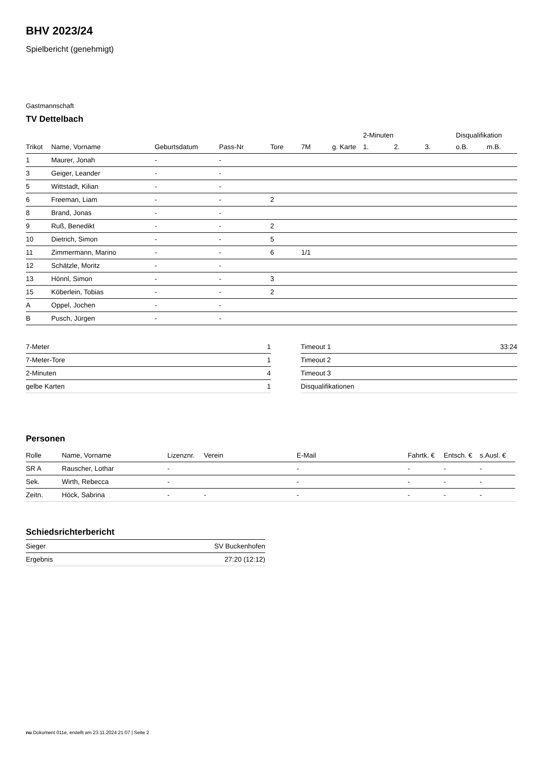BHV 2023/24
Spielbericht (genehmigt)
Gastmannschaft
TV Dettelbach
| | | | | | | | 2-Minuten | | | Disqualifikation | |
| --- | --- | --- | --- | --- | --- | --- | --- | --- | --- | --- | --- |
| Trikot | Name, Vorname | Geburtsdatum | Pass-Nr | Tore | 7M | g. Karte | 1. | 2. | 3. | o.B. | m.B. |
| 1 | Maurer, Jonah | - | - | | | | | | | | |
| 3 | Geiger, Leander | - | - | | | | | | | | |
| 5 | Wittstadt, Kilian | - | - | | | | | | | | |
| 6 | Freeman, Liam | - | - | 2 | | | | | | | |
| 8 | Brand, Jonas | - | - | | | | | | | | |
| 9 | Ruß, Benedikt | - | - | 2 | | | | | | | |
| 10 | Dietrich, Simon | - | - | 5 | | | | | | | |
| 11 | Zimmermann, Marino | - | - | 6 | 1/1 | | | | | | |
| 12 | Schätzle, Moritz | - | - | | | | | | | | |
| 13 | Hönnl, Simon | - | - | 3 | | | | | | | |
| 15 | Köberlein, Tobias | - | - | 2 | | | | | | | |
| A | Oppel, Jochen | - | - | | | | | | | | |
| B | Pusch, Jürgen | - | - | | | | | | | | |
| 7-Meter | 1 |
| 7-Meter-Tore | 1 |
| 2-Minuten | 4 |
| gelbe Karten | 1 |
| Timeout 1 | 33:24 |
| Timeout 2 | |
| Timeout 3 | |
| Disqualifikationen | |
Personen
| Rolle | Name, Vorname | Lizenznr. | Verein | E-Mail | Fahrtk. € | Entsch. € | s.Ausl. € |
| --- | --- | --- | --- | --- | --- | --- | --- |
| SR A | Rauscher, Lothar | - | | - | - | - | - |
| Sek. | Wirth, Rebecca | - | | - | - | - | - |
| Zeitn. | Höck, Sabrina | - | - | - | - | - | - |
Schiedsrichterbericht
| Sieger | SV Buckenhofen |
| Ergebnis | 27:20 (12:12) |
nu.Dokument 011e, erstellt am 23.11.2024 21:07 | Seite 2